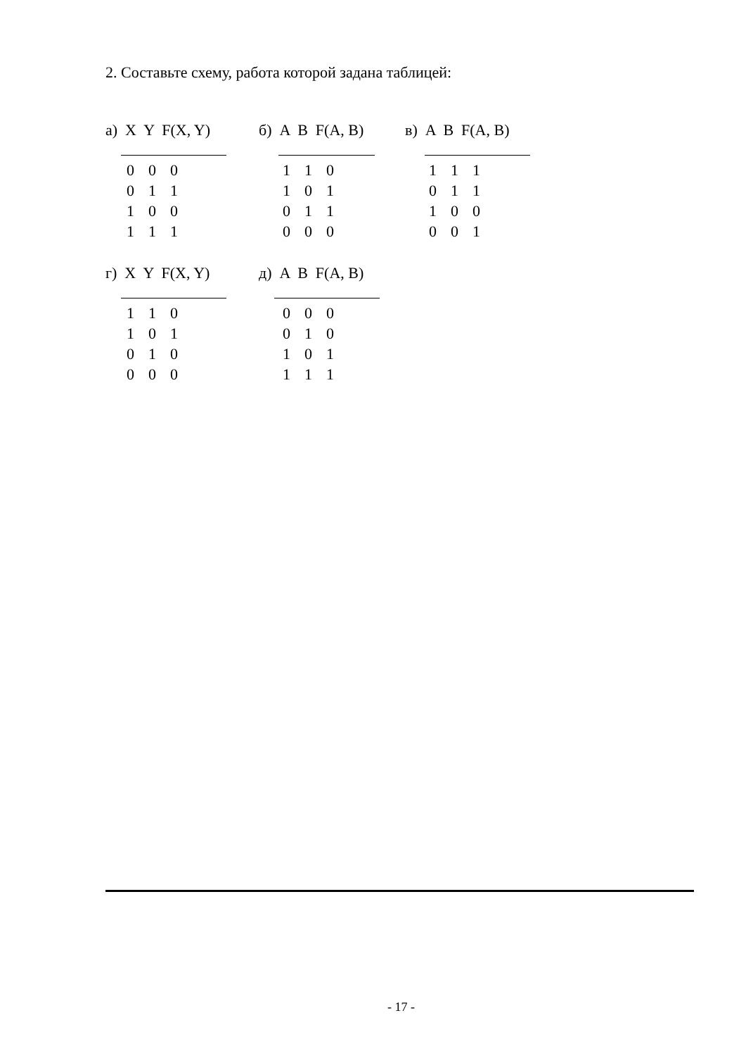2. Составьте схему, работа которой задана таблицей:
а) X Y F(X, Y)
| 0 | 0 | 0 |
| 0 | 1 | 1 |
| 1 | 0 | 0 |
| 1 | 1 | 1 |
б) A B F(A, B)
| 1 | 1 | 0 |
| 1 | 0 | 1 |
| 0 | 1 | 1 |
| 0 | 0 | 0 |
в) A B F(A, B)
| 1 | 1 | 1 |
| 0 | 1 | 1 |
| 1 | 0 | 0 |
| 0 | 0 | 1 |
г) X Y F(X, Y)
| 1 | 1 | 0 |
| 1 | 0 | 1 |
| 0 | 1 | 0 |
| 0 | 0 | 0 |
д) A B F(A, B)
| 0 | 0 | 0 |
| 0 | 1 | 0 |
| 1 | 0 | 1 |
| 1 | 1 | 1 |
- 17 -